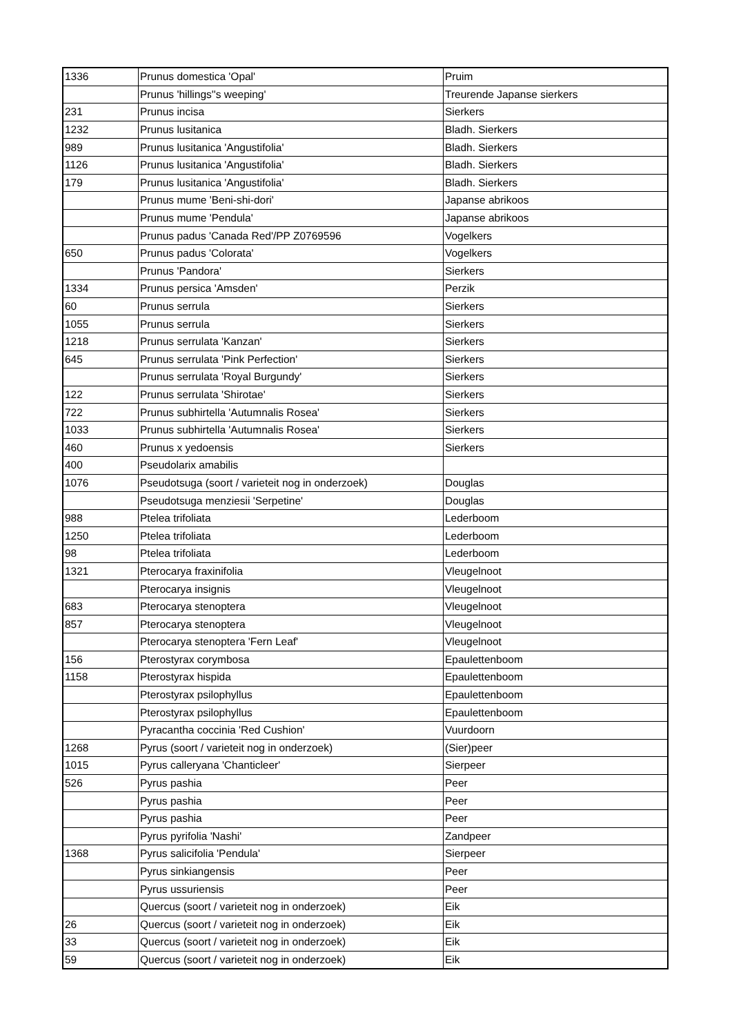| 1336 | Prunus domestica 'Opal' | Pruim |
| | Prunus 'hillings''s weeping' | Treurende Japanse sierkers |
| 231 | Prunus incisa | Sierkers |
| 1232 | Prunus lusitanica | Bladh. Sierkers |
| 989 | Prunus lusitanica 'Angustifolia' | Bladh. Sierkers |
| 1126 | Prunus lusitanica 'Angustifolia' | Bladh. Sierkers |
| 179 | Prunus lusitanica 'Angustifolia' | Bladh. Sierkers |
| | Prunus mume 'Beni-shi-dori' | Japanse abrikoos |
| | Prunus mume 'Pendula' | Japanse abrikoos |
| | Prunus padus 'Canada Red'/PP Z0769596 | Vogelkers |
| 650 | Prunus padus 'Colorata' | Vogelkers |
| | Prunus 'Pandora' | Sierkers |
| 1334 | Prunus persica 'Amsden' | Perzik |
| 60 | Prunus serrula | Sierkers |
| 1055 | Prunus serrula | Sierkers |
| 1218 | Prunus serrulata 'Kanzan' | Sierkers |
| 645 | Prunus serrulata 'Pink Perfection' | Sierkers |
| | Prunus serrulata 'Royal Burgundy' | Sierkers |
| 122 | Prunus serrulata 'Shirotae' | Sierkers |
| 722 | Prunus subhirtella 'Autumnalis Rosea' | Sierkers |
| 1033 | Prunus subhirtella 'Autumnalis Rosea' | Sierkers |
| 460 | Prunus x yedoensis | Sierkers |
| 400 | Pseudolarix amabilis | |
| 1076 | Pseudotsuga (soort / varieteit nog in onderzoek) | Douglas |
| | Pseudotsuga menziesii 'Serpetine' | Douglas |
| 988 | Ptelea trifoliata | Lederboom |
| 1250 | Ptelea trifoliata | Lederboom |
| 98 | Ptelea trifoliata | Lederboom |
| 1321 | Pterocarya fraxinifolia | Vleugelnoot |
| | Pterocarya insignis | Vleugelnoot |
| 683 | Pterocarya stenoptera | Vleugelnoot |
| 857 | Pterocarya stenoptera | Vleugelnoot |
| | Pterocarya stenoptera 'Fern Leaf' | Vleugelnoot |
| 156 | Pterostyrax corymbosa | Epaulettenboom |
| 1158 | Pterostyrax hispida | Epaulettenboom |
| | Pterostyrax psilophyllus | Epaulettenboom |
| | Pterostyrax psilophyllus | Epaulettenboom |
| | Pyracantha coccinia 'Red Cushion' | Vuurdoorn |
| 1268 | Pyrus (soort / varieteit nog in onderzoek) | (Sier)peer |
| 1015 | Pyrus calleryana 'Chanticleer' | Sierpeer |
| 526 | Pyrus pashia | Peer |
| | Pyrus pashia | Peer |
| | Pyrus pashia | Peer |
| | Pyrus pyrifolia 'Nashi' | Zandpeer |
| 1368 | Pyrus salicifolia 'Pendula' | Sierpeer |
| | Pyrus sinkiangensis | Peer |
| | Pyrus ussuriensis | Peer |
| | Quercus (soort / varieteit nog in onderzoek) | Eik |
| 26 | Quercus (soort / varieteit nog in onderzoek) | Eik |
| 33 | Quercus (soort / varieteit nog in onderzoek) | Eik |
| 59 | Quercus (soort / varieteit nog in onderzoek) | Eik |